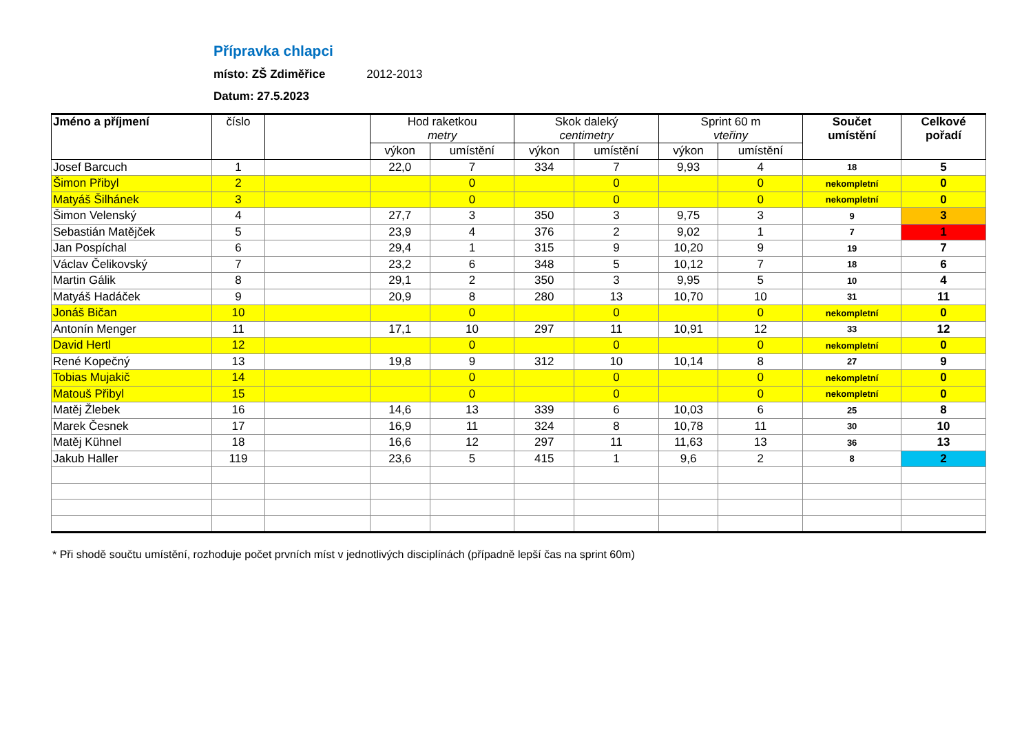Přípravka chlapci
místo: ZŠ Zdiměřice 2012-2013
Datum: 27.5.2023
| Jméno a příjmení | číslo | | Hod raketkou metry | | Skok daleký centimetry | | Sprint 60 m vteřiny | | Součet umístění | Celkové pořadí |
| --- | --- | --- | --- | --- | --- | --- | --- | --- | --- | --- |
| | | | výkon | umístění | výkon | umístění | výkon | umístění | | |
| Josef Barcuch | 1 | | 22,0 | 7 | 334 | 7 | 9,93 | 4 | 18 | 5 |
| Šimon Přibyl | 2 | | | 0 | | 0 | | 0 | nekompletní | 0 |
| Matyáš Šilhánek | 3 | | | 0 | | 0 | | 0 | nekompletní | 0 |
| Šimon Velenský | 4 | | 27,7 | 3 | 350 | 3 | 9,75 | 3 | 9 | 3 |
| Sebastián Matějček | 5 | | 23,9 | 4 | 376 | 2 | 9,02 | 1 | 7 | 1 |
| Jan Pospíchal | 6 | | 29,4 | 1 | 315 | 9 | 10,20 | 9 | 19 | 7 |
| Václav Čelikovský | 7 | | 23,2 | 6 | 348 | 5 | 10,12 | 7 | 18 | 6 |
| Martin Gálik | 8 | | 29,1 | 2 | 350 | 3 | 9,95 | 5 | 10 | 4 |
| Matyáš Hadáček | 9 | | 20,9 | 8 | 280 | 13 | 10,70 | 10 | 31 | 11 |
| Jonáš Bičan | 10 | | | 0 | | 0 | | 0 | nekompletní | 0 |
| Antonín Menger | 11 | | 17,1 | 10 | 297 | 11 | 10,91 | 12 | 33 | 12 |
| David Hertl | 12 | | | 0 | | 0 | | 0 | nekompletní | 0 |
| René Kopečný | 13 | | 19,8 | 9 | 312 | 10 | 10,14 | 8 | 27 | 9 |
| Tobias Mujakič | 14 | | | 0 | | 0 | | 0 | nekompletní | 0 |
| Matouš Přibyl | 15 | | | 0 | | 0 | | 0 | nekompletní | 0 |
| Matěj Žlebek | 16 | | 14,6 | 13 | 339 | 6 | 10,03 | 6 | 25 | 8 |
| Marek Česnek | 17 | | 16,9 | 11 | 324 | 8 | 10,78 | 11 | 30 | 10 |
| Matěj Kühnel | 18 | | 16,6 | 12 | 297 | 11 | 11,63 | 13 | 36 | 13 |
| Jakub Haller | 119 | | 23,6 | 5 | 415 | 1 | 9,6 | 2 | 8 | 2 |
* Při shodě součtu umístění, rozhoduje počet prvních míst v jednotlivých disciplínách (případně lepší čas na sprint 60m)